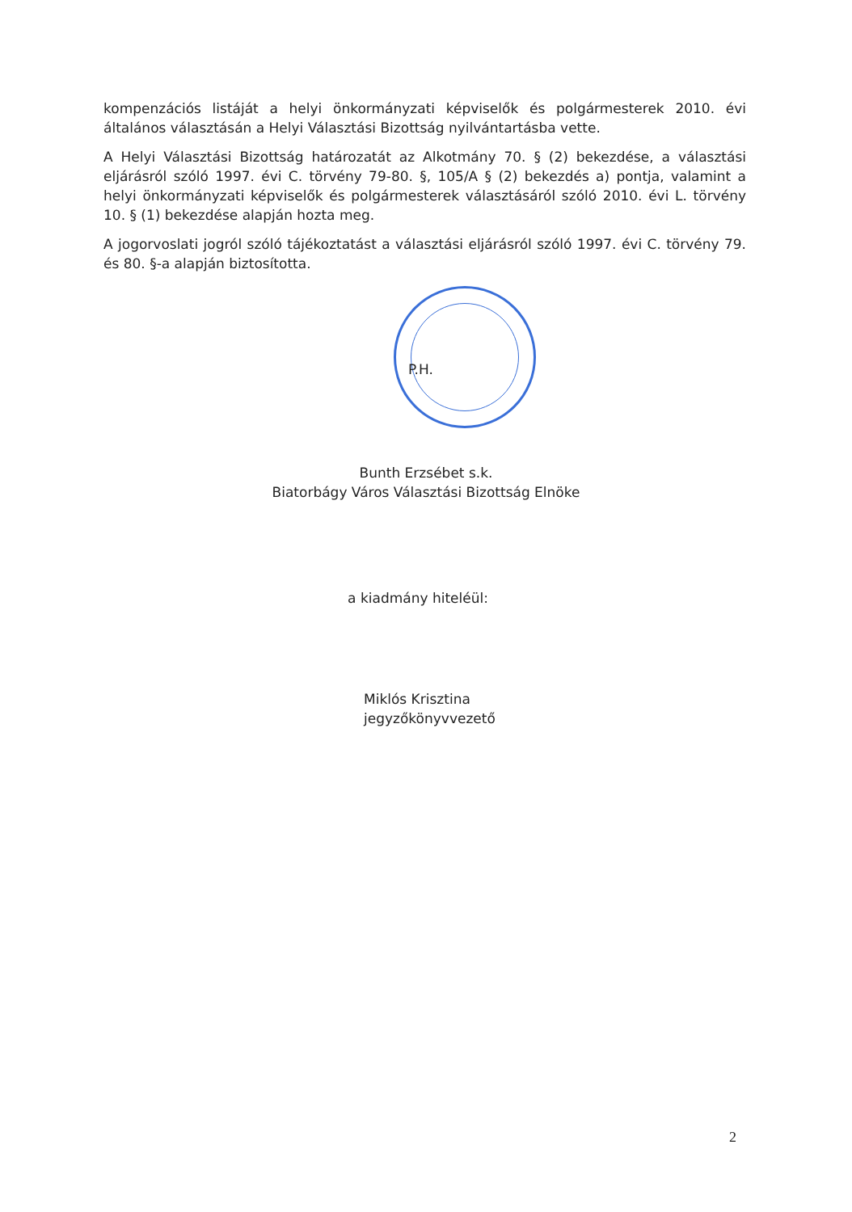kompenzációs listáját a helyi önkormányzati képviselők és polgármesterek 2010. évi általános választásán a Helyi Választási Bizottság nyilvántartásba vette.
A Helyi Választási Bizottság határozatát az Alkotmány 70. § (2) bekezdése, a választási eljárásról szóló 1997. évi C. törvény 79-80. §, 105/A § (2) bekezdés a) pontja, valamint a helyi önkormányzati képviselők és polgármesterek választásáról szóló 2010. évi L. törvény 10. § (1) bekezdése alapján hozta meg.
A jogorvoslati jogról szóló tájékoztatást a választási eljárásról szóló 1997. évi C. törvény 79. és 80. §-a alapján biztosította.
P.H.
Bunth Erzsébet s.k.
Biatorbágy Város Választási Bizottság Elnöke
a kiadmány hiteléül:
Miklós Krisztina
jegyzőkönyvvezető
2